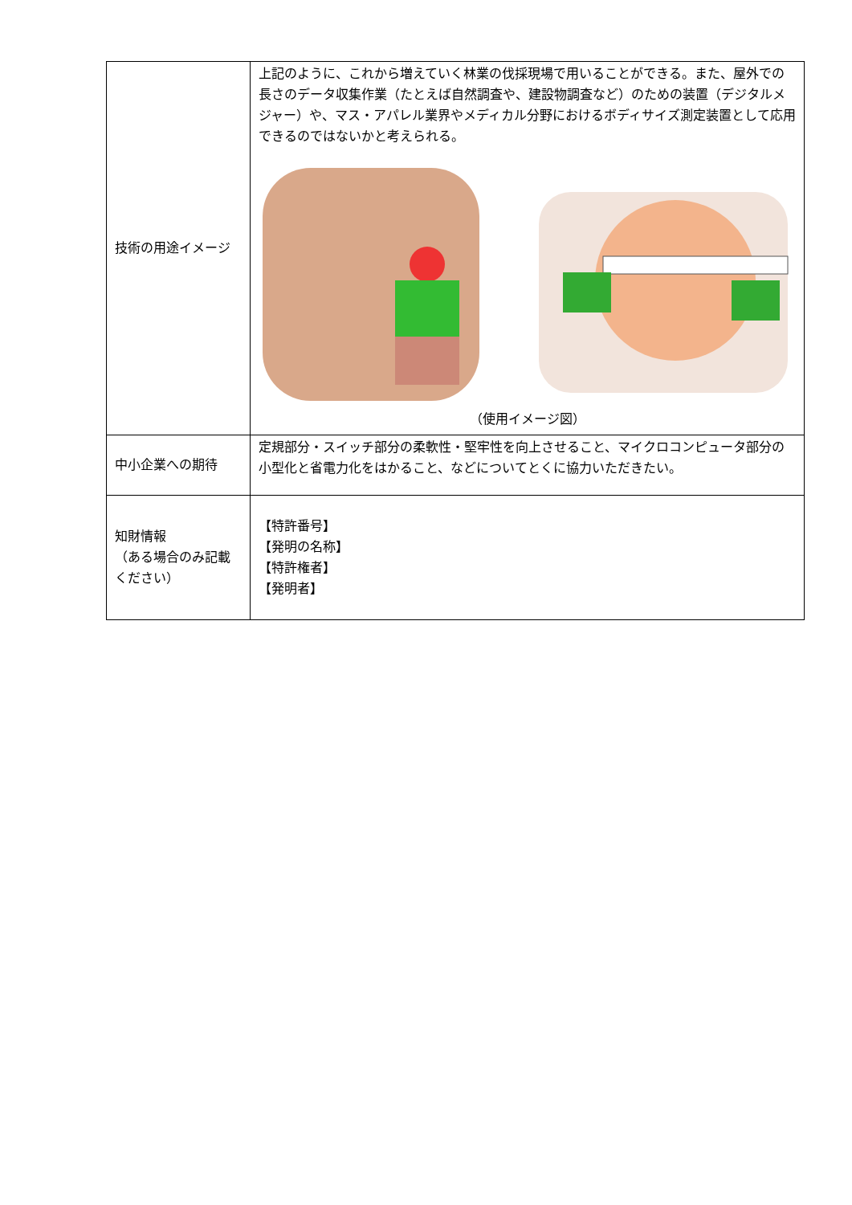| 技術の用途イメージ | 上記のように、これから増えていく林業の伐採現場で用いることができる。また、屋外での長さのデータ収集作業（たとえば自然調査や、建設物調査など）のための装置（デジタルメジャー）や、マス・アパレル業界やメディカル分野におけるボディサイズ測定装置として応用できるのではないかと考えられる。 （使用イメージ図） |
| 中小企業への期待 | 定規部分・スイッチ部分の柔軟性・堅牢性を向上させること、マイクロコンピュータ部分の小型化と省電力化をはかること、などについてとくに協力いただきたい。 |
| 知財情報 （ある場合のみ記載ください） | 【特許番号】 【発明の名称】 【特許権者】 【発明者】 |